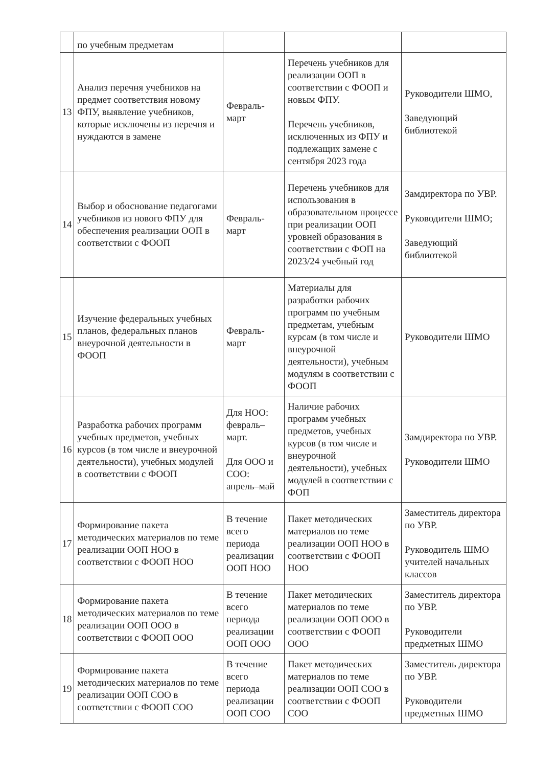| | по учебным предметам | | | |
| 13 | Анализ перечня учебников на предмет соответствия новому ФПУ, выявление учебников, которые исключены из перечня и нуждаются в замене | Февраль-март | Перечень учебников для реализации ООП в соответствии с ФООП и новым ФПУ. Перечень учебников, исключенных из ФПУ и подлежащих замене с сентября 2023 года | Руководители ШМО, Заведующий библиотекой |
| 14 | Выбор и обоснование педагогами учебников из нового ФПУ для обеспечения реализации ООП в соответствии с ФООП | Февраль-март | Перечень учебников для использования в образовательном процессе при реализации ООП уровней образования в соответствии с ФОП на 2023/24 учебный год | Замдиректора по УВР. Руководители ШМО; Заведующий библиотекой |
| 15 | Изучение федеральных учебных планов, федеральных планов внеурочной деятельности в ФООП | Февраль-март | Материалы для разработки рабочих программ по учебным предметам, учебным курсам (в том числе и внеурочной деятельности), учебным модулям в соответствии с ФООП | Руководители ШМО |
| 16 | Разработка рабочих программ учебных предметов, учебных курсов (в том числе и внеурочной деятельности), учебных модулей в соответствии с ФООП | Для НОО: февраль–март. Для ООО и СОО: апрель–май | Наличие рабочих программ учебных предметов, учебных курсов (в том числе и внеурочной деятельности), учебных модулей в соответствии с ФОП | Замдиректора по УВР. Руководители ШМО |
| 17 | Формирование пакета методических материалов по теме реализации ООП НОО в соответствии с ФООП НОО | В течение всего периода реализации ООП НОО | Пакет методических материалов по теме реализации ООП НОО в соответствии с ФООП НОО | Заместитель директора по УВР. Руководитель ШМО учителей начальных классов |
| 18 | Формирование пакета методических материалов по теме реализации ООП ООО в соответствии с ФООП ООО | В течение всего периода реализации ООП ООО | Пакет методических материалов по теме реализации ООП ООО в соответствии с ФООП ООО | Заместитель директора по УВР. Руководители предметных ШМО |
| 19 | Формирование пакета методических материалов по теме реализации ООП СОО в соответствии с ФООП СОО | В течение всего периода реализации ООП СОО | Пакет методических материалов по теме реализации ООП СОО в соответствии с ФООП СОО | Заместитель директора по УВР. Руководители предметных ШМО |